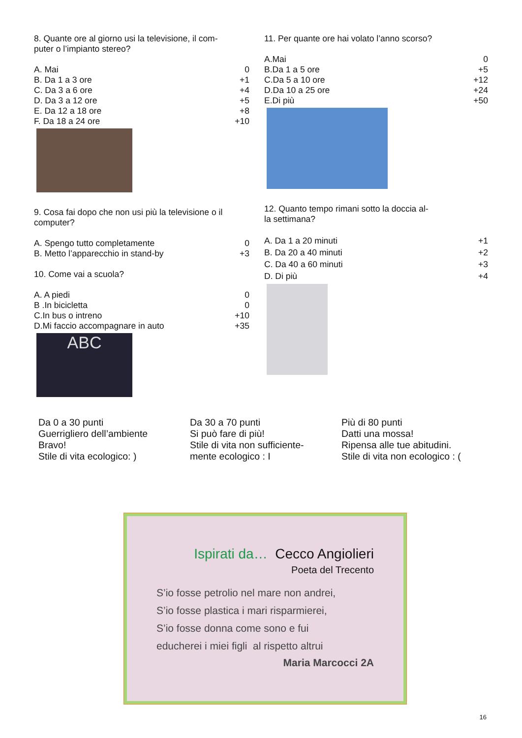8. Quante ore al giorno usi la televisione, il com-
puter o l’impianto stereo?
A. Mai 0
B. Da 1 a 3 ore +1
C. Da 3 a 6 ore +4
D. Da 3 a 12 ore +5
E. Da 12 a 18 ore +8
F. Da 18 a 24 ore +10
9. Cosa fai dopo che non usi più la televisione o il computer?
A. Spengo tutto completamente 0
B. Metto l’apparecchio in stand-by +3
10. Come vai a scuola?
A. A piedi 0
B .In bicicletta 0
C.In bus o intreno +10
D.Mi faccio accompagnare in auto +35
ABC
11. Per quante ore hai volato l’anno scorso?
A.Mai 0
B.Da 1 a 5 ore +5
C.Da 5 a 10 ore +12
D.Da 10 a 25 ore +24
E.Di più +50
12. Quanto tempo rimani sotto la doccia al-
la settimana?
A. Da 1 a 20 minuti +1
B. Da 20 a 40 minuti +2
C. Da 40 a 60 minuti +3
D. Di più +4
Da 0 a 30 punti
Guerrigliero dell’ambiente
Bravo!
Stile di vita ecologico: )
Da 30 a 70 punti
Si può fare di più!
Stile di vita non sufficiente-
mente ecologico : I
Più di 80 punti
Datti una mossa!
Ripensa alle tue abitudini.
Stile di vita non ecologico : (
Ispirati da… Cecco Angiolieri
Poeta del Trecento
S’io fosse petrolio nel mare non andrei,
S’io fosse plastica i mari risparmierei,
S’io fosse donna come sono e fui
educherei i miei figli al rispetto altrui
Maria Marcocci 2A
16